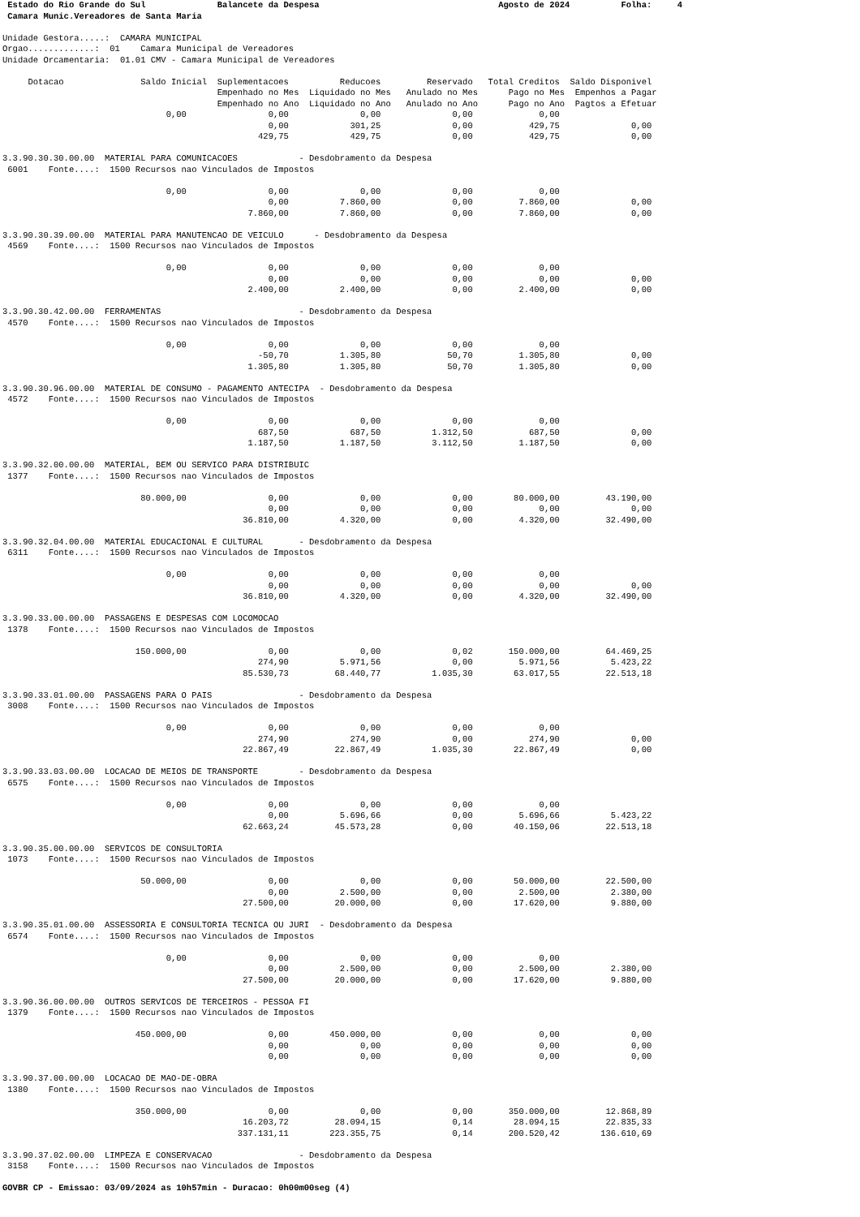Estado do Rio Grande do Sul              Balancete da Despesa                                   Agosto de 2024          Folha:     4
 Camara Munic.Vereadores de Santa Maria

Unidade Gestora.....:  CAMARA MUNICIPAL
Orgao.............:  01    Camara Municipal de Vereadores
Unidade Orcamentaria:  01.01 CMV - Camara Municipal de Vereadores

     Dotacao               Saldo Inicial  Suplementacoes          Reducoes         Reservado   Total Creditos  Saldo Disponivel
                                          Empenhado no Mes  Liquidado no Mes   Anulado no Mes      Pago no Mes  Empenhos a Pagar
                                          Empenhado no Ano  Liquidado no Ano   Anulado no Ano      Pago no Ano  Pagtos a Efetuar
                                0,00                0,00              0,00              0,00             0,00
                                                    0,00            301,25              0,00           429,75              0,00
                                                  429,75            429,75              0,00           429,75              0,00

3.3.90.30.30.00.00  MATERIAL PARA COMUNICACOES            - Desdobramento da Despesa
 6001    Fonte....:  1500 Recursos nao Vinculados de Impostos

                                0,00                0,00              0,00              0,00             0,00
                                                    0,00          7.860,00              0,00         7.860,00              0,00
                                                7.860,00          7.860,00              0,00         7.860,00              0,00

3.3.90.30.39.00.00  MATERIAL PARA MANUTENCAO DE VEICULO      - Desdobramento da Despesa
 4569    Fonte....:  1500 Recursos nao Vinculados de Impostos

                                0,00                0,00              0,00              0,00             0,00
                                                    0,00              0,00              0,00             0,00              0,00
                                                2.400,00          2.400,00              0,00         2.400,00              0,00

3.3.90.30.42.00.00  FERRAMENTAS                           - Desdobramento da Despesa
 4570    Fonte....:  1500 Recursos nao Vinculados de Impostos

                                0,00                0,00              0,00              0,00             0,00
                                                  -50,70          1.305,80             50,70         1.305,80              0,00
                                                1.305,80          1.305,80             50,70         1.305,80              0,00

3.3.90.30.96.00.00  MATERIAL DE CONSUMO - PAGAMENTO ANTECIPA  - Desdobramento da Despesa
 4572    Fonte....:  1500 Recursos nao Vinculados de Impostos

                                0,00                0,00              0,00              0,00             0,00
                                                  687,50            687,50          1.312,50           687,50              0,00
                                                1.187,50          1.187,50          3.112,50         1.187,50              0,00

3.3.90.32.00.00.00  MATERIAL, BEM OU SERVICO PARA DISTRIBUIC
 1377    Fonte....:  1500 Recursos nao Vinculados de Impostos

                           80.000,00                0,00              0,00              0,00        80.000,00         43.190,00
                                                    0,00              0,00              0,00             0,00              0,00
                                               36.810,00          4.320,00              0,00         4.320,00         32.490,00

3.3.90.32.04.00.00  MATERIAL EDUCACIONAL E CULTURAL       - Desdobramento da Despesa
 6311    Fonte....:  1500 Recursos nao Vinculados de Impostos

                                0,00                0,00              0,00              0,00             0,00
                                                    0,00              0,00              0,00             0,00              0,00
                                               36.810,00          4.320,00              0,00         4.320,00         32.490,00

3.3.90.33.00.00.00  PASSAGENS E DESPESAS COM LOCOMOCAO
 1378    Fonte....:  1500 Recursos nao Vinculados de Impostos

                          150.000,00                0,00              0,00              0,02       150.000,00         64.469,25
                                                  274,90          5.971,56              0,00         5.971,56          5.423,22
                                               85.530,73         68.440,77          1.035,30        63.017,55         22.513,18

3.3.90.33.01.00.00  PASSAGENS PARA O PAIS                 - Desdobramento da Despesa
 3008    Fonte....:  1500 Recursos nao Vinculados de Impostos

                                0,00                0,00              0,00              0,00             0,00
                                                  274,90            274,90              0,00           274,90              0,00
                                               22.867,49         22.867,49          1.035,30        22.867,49              0,00

3.3.90.33.03.00.00  LOCACAO DE MEIOS DE TRANSPORTE        - Desdobramento da Despesa
 6575    Fonte....:  1500 Recursos nao Vinculados de Impostos

                                0,00                0,00              0,00              0,00             0,00
                                                    0,00          5.696,66              0,00         5.696,66          5.423,22
                                               62.663,24         45.573,28              0,00        40.150,06         22.513,18

3.3.90.35.00.00.00  SERVICOS DE CONSULTORIA
 1073    Fonte....:  1500 Recursos nao Vinculados de Impostos

                           50.000,00                0,00              0,00              0,00        50.000,00         22.500,00
                                                    0,00          2.500,00              0,00         2.500,00          2.380,00
                                               27.500,00         20.000,00              0,00        17.620,00          9.880,00

3.3.90.35.01.00.00  ASSESSORIA E CONSULTORIA TECNICA OU JURI  - Desdobramento da Despesa
 6574    Fonte....:  1500 Recursos nao Vinculados de Impostos

                                0,00                0,00              0,00              0,00             0,00
                                                    0,00          2.500,00              0,00         2.500,00          2.380,00
                                               27.500,00         20.000,00              0,00        17.620,00          9.880,00

3.3.90.36.00.00.00  OUTROS SERVICOS DE TERCEIROS - PESSOA FI
 1379    Fonte....:  1500 Recursos nao Vinculados de Impostos

                          450.000,00                0,00        450.000,00              0,00             0,00              0,00
                                                    0,00              0,00              0,00             0,00              0,00
                                                    0,00              0,00              0,00             0,00              0,00

3.3.90.37.00.00.00  LOCACAO DE MAO-DE-OBRA
 1380    Fonte....:  1500 Recursos nao Vinculados de Impostos

                          350.000,00                0,00              0,00              0,00       350.000,00         12.868,89
                                               16.203,72         28.094,15              0,14        28.094,15         22.835,33
                                              337.131,11        223.355,75              0,14       200.520,42        136.610,69

3.3.90.37.02.00.00  LIMPEZA E CONSERVACAO                 - Desdobramento da Despesa
 3158    Fonte....:  1500 Recursos nao Vinculados de Impostos

GOVBR CP - Emissao: 03/09/2024 as 10h57min - Duracao: 0h00m00seg (4)